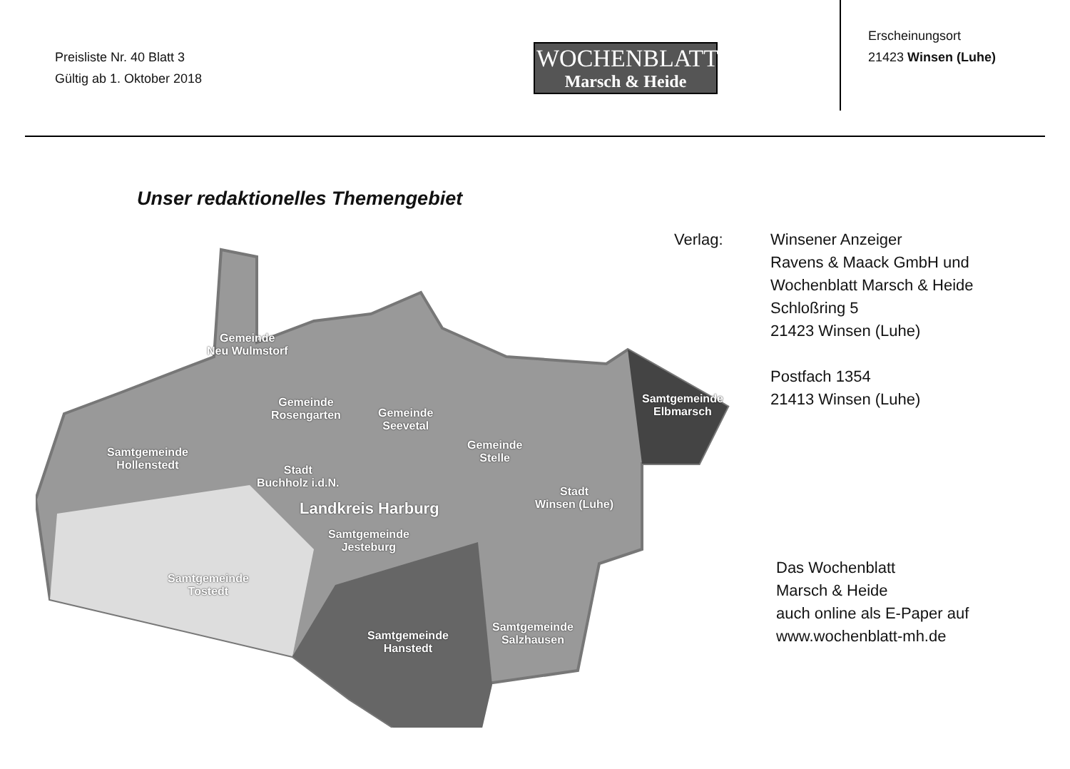Preisliste Nr. 40 Blatt 3
Gültig ab 1. Oktober 2018
WOCHENBLATT
Marsch & Heide
Erscheinungsort
21423 Winsen (Luhe)
Unser redaktionelles Themengebiet
Gemeinde
Neu Wulmstorf
Gemeinde
Rosengarten Gemeinde
Seevetal
Samtgemeinde
Hollenstedt Stadt
Buchholz i.d.N.
Gemeinde
Stelle
Samtgemeinde
Elbmarsch
Stadt
Winsen (Luhe) Landkreis Harburg
Samtgemeinde
Jesteburg
Samtgemeinde
Tostedt
Samtgemeinde
Hanstedt
Samtgemeinde
Salzhausen
Verlag: Winsener Anzeiger
Ravens & Maack GmbH und
Wochenblatt Marsch & Heide
Schloßring 5
21423 Winsen (Luhe)
Postfach 1354
21413 Winsen (Luhe)
Das Wochenblatt
Marsch & Heide
auch online als E-Paper auf
www.wochenblatt-mh.de